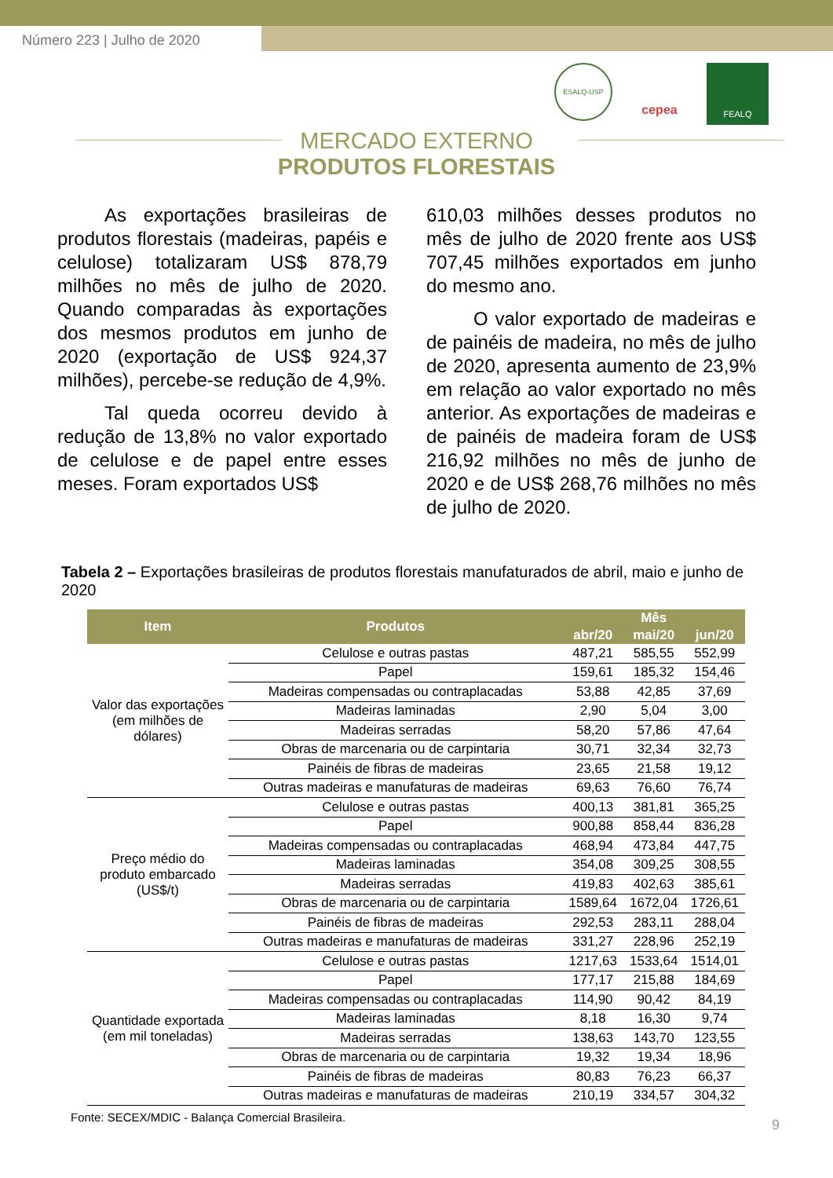Número 223 | Julho de 2020
ESALQ-USP
cepea
FEALQ
MERCADO EXTERNO
PRODUTOS FLORESTAIS
As exportações brasileiras de produtos florestais (madeiras, papéis e celulose) totalizaram US$ 878,79 milhões no mês de julho de 2020. Quando comparadas às exportações dos mesmos produtos em junho de 2020 (exportação de US$ 924,37 milhões), percebe-se redução de 4,9%.
Tal queda ocorreu devido à redução de 13,8% no valor exportado de celulose e de papel entre esses meses. Foram exportados US$
610,03 milhões desses produtos no mês de julho de 2020 frente aos US$ 707,45 milhões exportados em junho do mesmo ano.
O valor exportado de madeiras e de painéis de madeira, no mês de julho de 2020, apresenta aumento de 23,9% em relação ao valor exportado no mês anterior. As exportações de madeiras e de painéis de madeira foram de US$ 216,92 milhões no mês de junho de 2020 e de US$ 268,76 milhões no mês de julho de 2020.
Tabela 2 – Exportações brasileiras de produtos florestais manufaturados de abril, maio e junho de 2020
| Item | Produtos | Mês | | |
| --- | --- | --- | --- | --- |
| | | abr/20 | mai/20 | jun/20 |
| Valor das exportações (em milhões de dólares) | Celulose e outras pastas | 487,21 | 585,55 | 552,99 |
| | Papel | 159,61 | 185,32 | 154,46 |
| | Madeiras compensadas ou contraplacadas | 53,88 | 42,85 | 37,69 |
| | Madeiras laminadas | 2,90 | 5,04 | 3,00 |
| | Madeiras serradas | 58,20 | 57,86 | 47,64 |
| | Obras de marcenaria ou de carpintaria | 30,71 | 32,34 | 32,73 |
| | Painéis de fibras de madeiras | 23,65 | 21,58 | 19,12 |
| | Outras madeiras e manufaturas de madeiras | 69,63 | 76,60 | 76,74 |
| Preço médio do produto embarcado (US$/t) | Celulose e outras pastas | 400,13 | 381,81 | 365,25 |
| | Papel | 900,88 | 858,44 | 836,28 |
| | Madeiras compensadas ou contraplacadas | 468,94 | 473,84 | 447,75 |
| | Madeiras laminadas | 354,08 | 309,25 | 308,55 |
| | Madeiras serradas | 419,83 | 402,63 | 385,61 |
| | Obras de marcenaria ou de carpintaria | 1589,64 | 1672,04 | 1726,61 |
| | Painéis de fibras de madeiras | 292,53 | 283,11 | 288,04 |
| | Outras madeiras e manufaturas de madeiras | 331,27 | 228,96 | 252,19 |
| Quantidade exportada (em mil toneladas) | Celulose e outras pastas | 1217,63 | 1533,64 | 1514,01 |
| | Papel | 177,17 | 215,88 | 184,69 |
| | Madeiras compensadas ou contraplacadas | 114,90 | 90,42 | 84,19 |
| | Madeiras laminadas | 8,18 | 16,30 | 9,74 |
| | Madeiras serradas | 138,63 | 143,70 | 123,55 |
| | Obras de marcenaria ou de carpintaria | 19,32 | 19,34 | 18,96 |
| | Painéis de fibras de madeiras | 80,83 | 76,23 | 66,37 |
| | Outras madeiras e manufaturas de madeiras | 210,19 | 334,57 | 304,32 |
Fonte: SECEX/MDIC - Balança Comercial Brasileira.
9